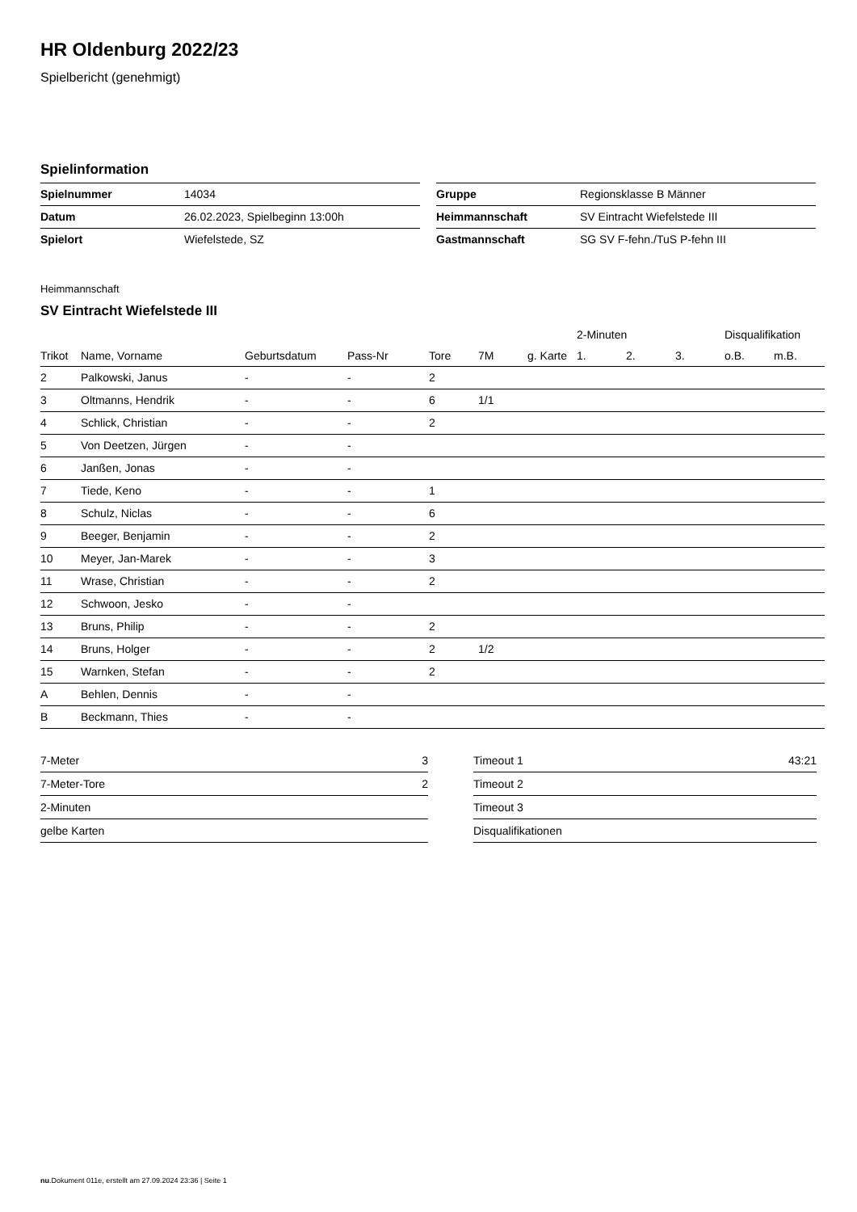HR Oldenburg 2022/23
Spielbericht (genehmigt)
Spielinformation
| Spielnummer | 14034 |
| Datum | 26.02.2023, Spielbeginn 13:00h |
| Spielort | Wiefelstede, SZ |
| Gruppe | Regionsklasse B Männer |
| Heimmannschaft | SV Eintracht Wiefelstede III |
| Gastmannschaft | SG SV F-fehn./TuS P-fehn III |
Heimmannschaft
SV Eintracht Wiefelstede III
| | | | | | | | 2-Minuten | | | Disqualifikation | |
| --- | --- | --- | --- | --- | --- | --- | --- | --- | --- | --- | --- |
| Trikot | Name, Vorname | Geburtsdatum | Pass-Nr | Tore | 7M | g. Karte | 1. | 2. | 3. | o.B. | m.B. |
| 2 | Palkowski, Janus | - | - | 2 | | | | | | | |
| 3 | Oltmanns, Hendrik | - | - | 6 | 1/1 | | | | | | |
| 4 | Schlick, Christian | - | - | 2 | | | | | | | |
| 5 | Von Deetzen, Jürgen | - | - | | | | | | | | |
| 6 | Janßen, Jonas | - | - | | | | | | | | |
| 7 | Tiede, Keno | - | - | 1 | | | | | | | |
| 8 | Schulz, Niclas | - | - | 6 | | | | | | | |
| 9 | Beeger, Benjamin | - | - | 2 | | | | | | | |
| 10 | Meyer, Jan-Marek | - | - | 3 | | | | | | | |
| 11 | Wrase, Christian | - | - | 2 | | | | | | | |
| 12 | Schwoon, Jesko | - | - | | | | | | | | |
| 13 | Bruns, Philip | - | - | 2 | | | | | | | |
| 14 | Bruns, Holger | - | - | 2 | 1/2 | | | | | | |
| 15 | Warnken, Stefan | - | - | 2 | | | | | | | |
| A | Behlen, Dennis | - | - | | | | | | | | |
| B | Beckmann, Thies | - | - | | | | | | | | |
| 7-Meter | 3 |
| 7-Meter-Tore | 2 |
| 2-Minuten | |
| gelbe Karten | |
| Timeout 1 | 43:21 |
| Timeout 2 | |
| Timeout 3 | |
| Disqualifikationen | |
nu.Dokument 011e, erstellt am 27.09.2024 23:36 | Seite 1